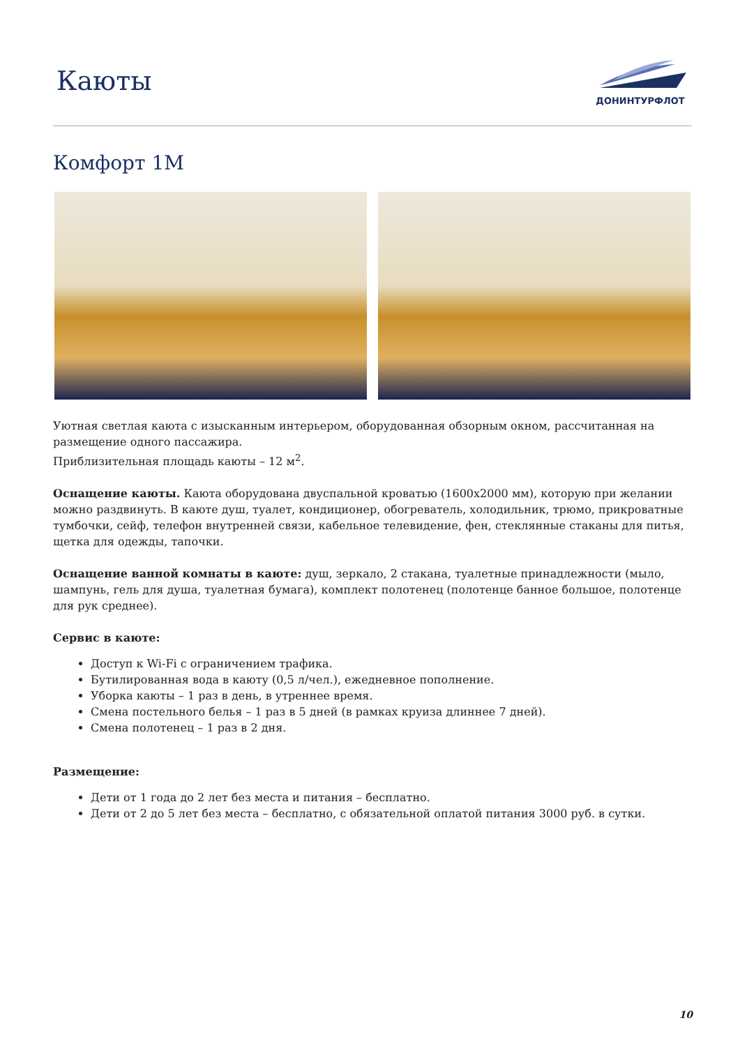Каюты
ДОНИНТУРФЛОТ
Комфорт 1М
Уютная светлая каюта с изысканным интерьером, оборудованная обзорным окном, рассчитанная на размещение одного пассажира.
Приблизительная площадь каюты – 12 м<sup>2</sup>.
Оснащение каюты. Каюта оборудована двуспальной кроватью (1600х2000 мм), которую при желании можно раздвинуть. В каюте душ, туалет, кондиционер, обогреватель, холодильник, трюмо, прикроватные тумбочки, сейф, телефон внутренней связи, кабельное телевидение, фен, стеклянные стаканы для питья, щетка для одежды, тапочки.
Оснащение ванной комнаты в каюте: душ, зеркало, 2 стакана, туалетные принадлежности (мыло, шампунь, гель для душа, туалетная бумага), комплект полотенец (полотенце банное большое, полотенце для рук среднее).
Сервис в каюте:
Доступ к Wi-Fi с ограничением трафика.
Бутилированная вода в каюту (0,5 л/чел.), ежедневное пополнение.
Уборка каюты – 1 раз в день, в утреннее время.
Смена постельного белья – 1 раз в 5 дней (в рамках круиза длиннее 7 дней).
Смена полотенец – 1 раз в 2 дня.
Размещение:
Дети от 1 года до 2 лет без места и питания – бесплатно.
Дети от 2 до 5 лет без места – бесплатно, с обязательной оплатой питания 3000 руб. в сутки.
10